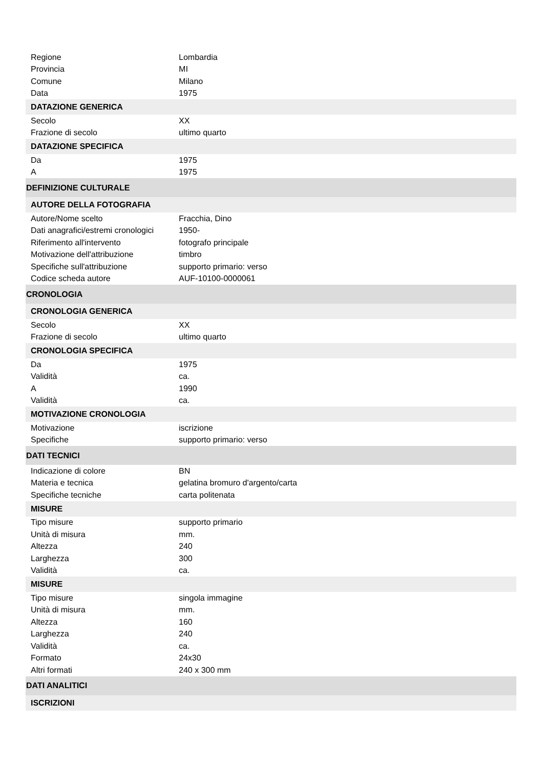| Regione | Lombardia |
| Provincia | MI |
| Comune | Milano |
| Data | 1975 |
| DATAZIONE GENERICA | |
| Secolo | XX |
| Frazione di secolo | ultimo quarto |
| DATAZIONE SPECIFICA | |
| Da | 1975 |
| A | 1975 |
| DEFINIZIONE CULTURALE | |
| AUTORE DELLA FOTOGRAFIA | |
| Autore/Nome scelto | Fracchia, Dino |
| Dati anagrafici/estremi cronologici | 1950- |
| Riferimento all'intervento | fotografo principale |
| Motivazione dell'attribuzione | timbro |
| Specifiche sull'attribuzione | supporto primario: verso |
| Codice scheda autore | AUF-10100-0000061 |
| CRONOLOGIA | |
| CRONOLOGIA GENERICA | |
| Secolo | XX |
| Frazione di secolo | ultimo quarto |
| CRONOLOGIA SPECIFICA | |
| Da | 1975 |
| Validità | ca. |
| A | 1990 |
| Validità | ca. |
| MOTIVAZIONE CRONOLOGIA | |
| Motivazione | iscrizione |
| Specifiche | supporto primario: verso |
| DATI TECNICI | |
| Indicazione di colore | BN |
| Materia e tecnica | gelatina bromuro d'argento/carta |
| Specifiche tecniche | carta politenata |
| MISURE | |
| Tipo misure | supporto primario |
| Unità di misura | mm. |
| Altezza | 240 |
| Larghezza | 300 |
| Validità | ca. |
| MISURE | |
| Tipo misure | singola immagine |
| Unità di misura | mm. |
| Altezza | 160 |
| Larghezza | 240 |
| Validità | ca. |
| Formato | 24x30 |
| Altri formati | 240 x 300 mm |
| DATI ANALITICI | |
| ISCRIZIONI | |